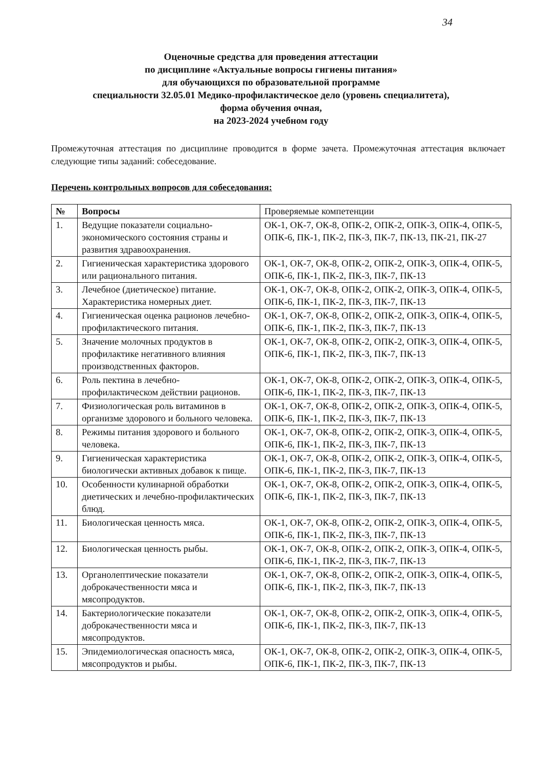34
Оценочные средства для проведения аттестации
по дисциплине «Актуальные вопросы гигиены питания»
для обучающихся по образовательной программе
специальности 32.05.01 Медико-профилактическое дело (уровень специалитета),
форма обучения очная,
на 2023-2024 учебном году
Промежуточная аттестация по дисциплине проводится в форме зачета. Промежуточная аттестация включает следующие типы заданий: собеседование.
Перечень контрольных вопросов для собеседования:
| № | Вопросы | Проверяемые компетенции |
| --- | --- | --- |
| 1. | Ведущие показатели социально-экономического состояния страны и развития здравоохранения. | ОК-1, ОК-7, ОК-8, ОПК-2, ОПК-2, ОПК-3, ОПК-4, ОПК-5, ОПК-6, ПК-1, ПК-2, ПК-3, ПК-7, ПК-13, ПК-21, ПК-27 |
| 2. | Гигиеническая характеристика здорового или рационального питания. | ОК-1, ОК-7, ОК-8, ОПК-2, ОПК-2, ОПК-3, ОПК-4, ОПК-5, ОПК-6, ПК-1, ПК-2, ПК-3, ПК-7, ПК-13 |
| 3. | Лечебное (диетическое) питание. Характеристика номерных диет. | ОК-1, ОК-7, ОК-8, ОПК-2, ОПК-2, ОПК-3, ОПК-4, ОПК-5, ОПК-6, ПК-1, ПК-2, ПК-3, ПК-7, ПК-13 |
| 4. | Гигиеническая оценка рационов лечебно-профилактического питания. | ОК-1, ОК-7, ОК-8, ОПК-2, ОПК-2, ОПК-3, ОПК-4, ОПК-5, ОПК-6, ПК-1, ПК-2, ПК-3, ПК-7, ПК-13 |
| 5. | Значение молочных продуктов в профилактике негативного влияния производственных факторов. | ОК-1, ОК-7, ОК-8, ОПК-2, ОПК-2, ОПК-3, ОПК-4, ОПК-5, ОПК-6, ПК-1, ПК-2, ПК-3, ПК-7, ПК-13 |
| 6. | Роль пектина в лечебно-профилактическом действии рационов. | ОК-1, ОК-7, ОК-8, ОПК-2, ОПК-2, ОПК-3, ОПК-4, ОПК-5, ОПК-6, ПК-1, ПК-2, ПК-3, ПК-7, ПК-13 |
| 7. | Физиологическая роль витаминов в организме здорового и больного человека. | ОК-1, ОК-7, ОК-8, ОПК-2, ОПК-2, ОПК-3, ОПК-4, ОПК-5, ОПК-6, ПК-1, ПК-2, ПК-3, ПК-7, ПК-13 |
| 8. | Режимы питания здорового и больного человека. | ОК-1, ОК-7, ОК-8, ОПК-2, ОПК-2, ОПК-3, ОПК-4, ОПК-5, ОПК-6, ПК-1, ПК-2, ПК-3, ПК-7, ПК-13 |
| 9. | Гигиеническая характеристика биологически активных добавок к пище. | ОК-1, ОК-7, ОК-8, ОПК-2, ОПК-2, ОПК-3, ОПК-4, ОПК-5, ОПК-6, ПК-1, ПК-2, ПК-3, ПК-7, ПК-13 |
| 10. | Особенности кулинарной обработки диетических и лечебно-профилактических блюд. | ОК-1, ОК-7, ОК-8, ОПК-2, ОПК-2, ОПК-3, ОПК-4, ОПК-5, ОПК-6, ПК-1, ПК-2, ПК-3, ПК-7, ПК-13 |
| 11. | Биологическая ценность мяса. | ОК-1, ОК-7, ОК-8, ОПК-2, ОПК-2, ОПК-3, ОПК-4, ОПК-5, ОПК-6, ПК-1, ПК-2, ПК-3, ПК-7, ПК-13 |
| 12. | Биологическая ценность рыбы. | ОК-1, ОК-7, ОК-8, ОПК-2, ОПК-2, ОПК-3, ОПК-4, ОПК-5, ОПК-6, ПК-1, ПК-2, ПК-3, ПК-7, ПК-13 |
| 13. | Органолептические показатели доброкачественности мяса и мясопродуктов. | ОК-1, ОК-7, ОК-8, ОПК-2, ОПК-2, ОПК-3, ОПК-4, ОПК-5, ОПК-6, ПК-1, ПК-2, ПК-3, ПК-7, ПК-13 |
| 14. | Бактериологические показатели доброкачественности мяса и мясопродуктов. | ОК-1, ОК-7, ОК-8, ОПК-2, ОПК-2, ОПК-3, ОПК-4, ОПК-5, ОПК-6, ПК-1, ПК-2, ПК-3, ПК-7, ПК-13 |
| 15. | Эпидемиологическая опасность мяса, мясопродуктов и рыбы. | ОК-1, ОК-7, ОК-8, ОПК-2, ОПК-2, ОПК-3, ОПК-4, ОПК-5, ОПК-6, ПК-1, ПК-2, ПК-3, ПК-7, ПК-13 |